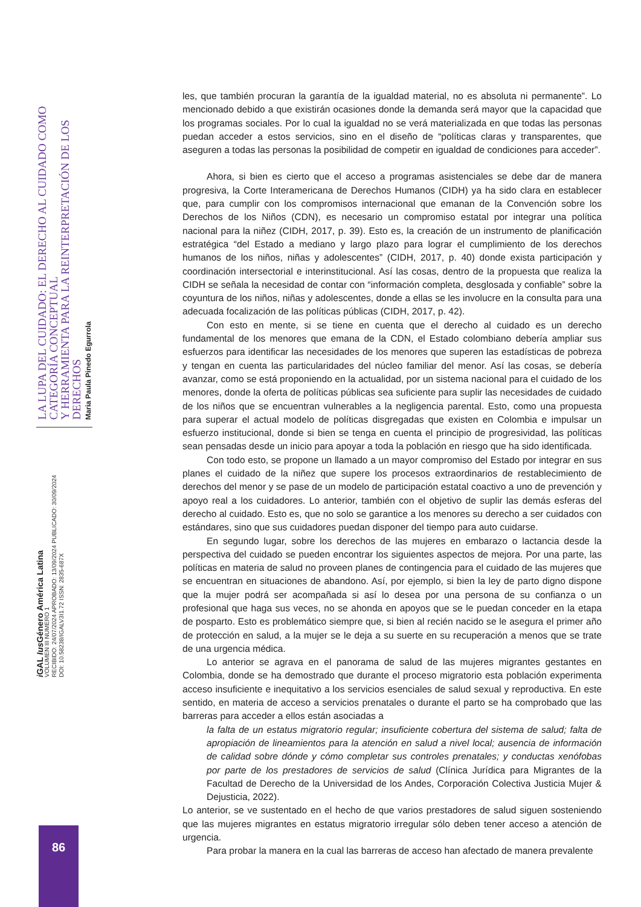les, que también procuran la garantía de la igualdad material, no es absoluta ni permanente”. Lo mencionado debido a que existirán ocasiones donde la demanda será mayor que la capacidad que los programas sociales. Por lo cual la igualdad no se verá materializada en que todas las personas puedan acceder a estos servicios, sino en el diseño de “políticas claras y transparentes, que aseguren a todas las personas la posibilidad de competir en igualdad de condiciones para acceder”.
Ahora, si bien es cierto que el acceso a programas asistenciales se debe dar de manera progresiva, la Corte Interamericana de Derechos Humanos (CIDH) ya ha sido clara en establecer que, para cumplir con los compromisos internacional que emanan de la Convención sobre los Derechos de los Niños (CDN), es necesario un compromiso estatal por integrar una política nacional para la niñez (CIDH, 2017, p. 39). Esto es, la creación de un instrumento de planificación estratégica “del Estado a mediano y largo plazo para lograr el cumplimiento de los derechos humanos de los niños, niñas y adolescentes” (CIDH, 2017, p. 40) donde exista participación y coordinación intersectorial e interinstitucional. Así las cosas, dentro de la propuesta que realiza la CIDH se señala la necesidad de contar con “información completa, desglosada y confiable” sobre la coyuntura de los niños, niñas y adolescentes, donde a ellas se les involucre en la consulta para una adecuada focalización de las políticas públicas (CIDH, 2017, p. 42).
Con esto en mente, si se tiene en cuenta que el derecho al cuidado es un derecho fundamental de los menores que emana de la CDN, el Estado colombiano debería ampliar sus esfuerzos para identificar las necesidades de los menores que superen las estadísticas de pobreza y tengan en cuenta las particularidades del núcleo familiar del menor. Así las cosas, se debería avanzar, como se está proponiendo en la actualidad, por un sistema nacional para el cuidado de los menores, donde la oferta de políticas públicas sea suficiente para suplir las necesidades de cuidado de los niños que se encuentran vulnerables a la negligencia parental. Esto, como una propuesta para superar el actual modelo de políticas disgregadas que existen en Colombia e impulsar un esfuerzo institucional, donde si bien se tenga en cuenta el principio de progresividad, las políticas sean pensadas desde un inicio para apoyar a toda la población en riesgo que ha sido identificada.
Con todo esto, se propone un llamado a un mayor compromiso del Estado por integrar en sus planes el cuidado de la niñez que supere los procesos extraordinarios de restablecimiento de derechos del menor y se pase de un modelo de participación estatal coactivo a uno de prevención y apoyo real a los cuidadores. Lo anterior, también con el objetivo de suplir las demás esferas del derecho al cuidado. Esto es, que no solo se garantice a los menores su derecho a ser cuidados con estándares, sino que sus cuidadores puedan disponer del tiempo para auto cuidarse.
En segundo lugar, sobre los derechos de las mujeres en embarazo o lactancia desde la perspectiva del cuidado se pueden encontrar los siguientes aspectos de mejora. Por una parte, las políticas en materia de salud no proveen planes de contingencia para el cuidado de las mujeres que se encuentran en situaciones de abandono. Así, por ejemplo, si bien la ley de parto digno dispone que la mujer podrá ser acompañada si así lo desea por una persona de su confianza o un profesional que haga sus veces, no se ahonda en apoyos que se le puedan conceder en la etapa de posparto. Esto es problemático siempre que, si bien al recién nacido se le asegura el primer año de protección en salud, a la mujer se le deja a su suerte en su recuperación a menos que se trate de una urgencia médica.
Lo anterior se agrava en el panorama de salud de las mujeres migrantes gestantes en Colombia, donde se ha demostrado que durante el proceso migratorio esta población experimenta acceso insuficiente e inequitativo a los servicios esenciales de salud sexual y reproductiva. En este sentido, en materia de acceso a servicios prenatales o durante el parto se ha comprobado que las barreras para acceder a ellos están asociadas a
la falta de un estatus migratorio regular; insuficiente cobertura del sistema de salud; falta de apropiación de lineamientos para la atención en salud a nivel local; ausencia de información de calidad sobre dónde y cómo completar sus controles prenatales; y conductas xenófobas por parte de los prestadores de servicios de salud (Clínica Jurídica para Migrantes de la Facultad de Derecho de la Universidad de los Andes, Corporación Colectiva Justicia Mujer & Dejusticia, 2022).
Lo anterior, se ve sustentado en el hecho de que varios prestadores de salud siguen sosteniendo que las mujeres migrantes en estatus migratorio irregular sólo deben tener acceso a atención de urgencia.
Para probar la manera en la cual las barreras de acceso han afectado de manera prevalente
i GAL Ius Género América Latina
VOLUMEN III NUMERO 1
RECIBIDO: 24/07/2024 APROBADO: 13/09/2024 PUBLICADO: 30/09/2024
DOI: 10.58238/IGALV3I1.72 ISSN: 2835-687X
LA LUPA DEL CUIDADO: EL DERECHO AL CUIDADO COMO CATEGORÍA CONCEPTUAL
Y HERRAMIENTA PARA LA REINTERPRETACIÓN DE LOS DERECHOS
Maria Paula Pinedo Egurrola
86